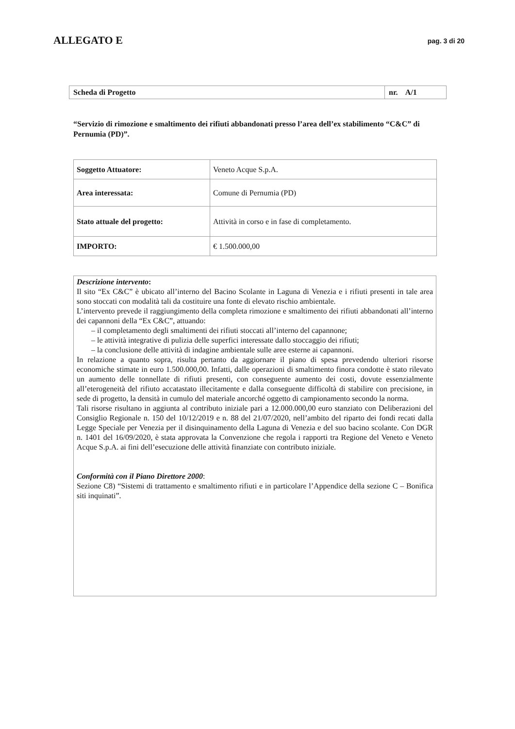ALLEGATO E
pag. 3 di 20
| Scheda di Progetto | nr. A/1 |
“Servizio di rimozione e smaltimento dei rifiuti abbandonati presso l’area dell’ex stabilimento “C&C” di Pernumia (PD)”.
| Soggetto Attuatore: | Veneto Acque S.p.A. |
| Area interessata: | Comune di Pernumia (PD) |
| Stato attuale del progetto: | Attività in corso e in fase di completamento. |
| IMPORTO: | € 1.500.000,00 |
Descrizione intervento:
Il sito “Ex C&C” è ubicato all’interno del Bacino Scolante in Laguna di Venezia e i rifiuti presenti in tale area sono stoccati con modalità tali da costituire una fonte di elevato rischio ambientale.
L’intervento prevede il raggiungimento della completa rimozione e smaltimento dei rifiuti abbandonati all’interno dei capannoni della “Ex C&C”, attuando:
– il completamento degli smaltimenti dei rifiuti stoccati all’interno del capannone;
– le attività integrative di pulizia delle superfici interessate dallo stoccaggio dei rifiuti;
– la conclusione delle attività di indagine ambientale sulle aree esterne ai capannoni.
In relazione a quanto sopra, risulta pertanto da aggiornare il piano di spesa prevedendo ulteriori risorse economiche stimate in euro 1.500.000,00. Infatti, dalle operazioni di smaltimento finora condotte è stato rilevato un aumento delle tonnellate di rifiuti presenti, con conseguente aumento dei costi, dovute essenzialmente all’eterogeneità del rifiuto accatastato illecitamente e dalla conseguente difficoltà di stabilire con precisione, in sede di progetto, la densità in cumulo del materiale ancorché oggetto di campionamento secondo la norma.
Tali risorse risultano in aggiunta al contributo iniziale pari a 12.000.000,00 euro stanziato con Deliberazioni del Consiglio Regionale n. 150 del 10/12/2019 e n. 88 del 21/07/2020, nell’ambito del riparto dei fondi recati dalla Legge Speciale per Venezia per il disinquinamento della Laguna di Venezia e del suo bacino scolante. Con DGR n. 1401 del 16/09/2020, è stata approvata la Convenzione che regola i rapporti tra Regione del Veneto e Veneto Acque S.p.A. ai fini dell’esecuzione delle attività finanziate con contributo iniziale.
Conformità con il Piano Direttore 2000:
Sezione C8) “Sistemi di trattamento e smaltimento rifiuti e in particolare l’Appendice della sezione C – Bonifica siti inquinati”.